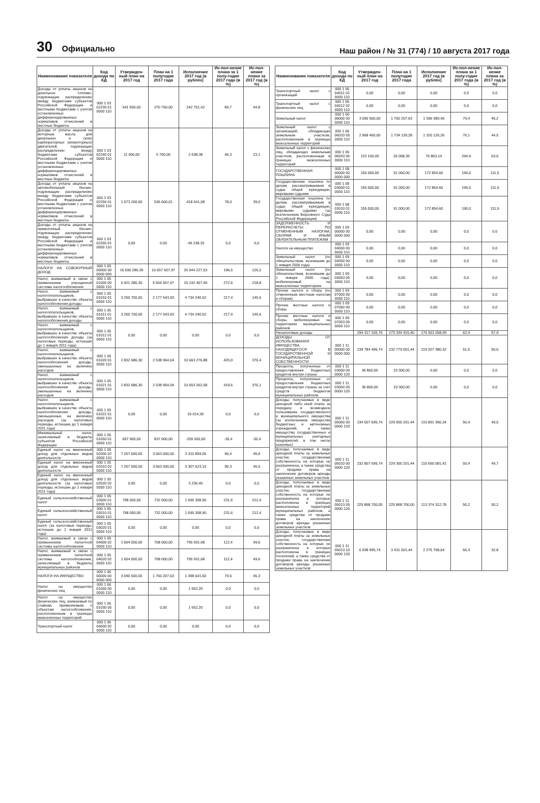30 Официально
Наш район / № 31 (774) / 10 августа 2017 года
| Наименование показателя | Код дохода по КД | Утвержден-ный план на 2017 год | План на 1 полугодие 2017 года | Исполнение 2017 год (в рублях) | Ис-пол-нение плана за 1 полу-годие 2017 года (в %) | Ис-пол-нение плана за 2017 год (в %) |
| --- | --- | --- | --- | --- | --- | --- |
| Доходы от уплаты акцизов на дизельное топливо, подлежащие распределению между бюджетами субъектов Российской Федерации и местными бюджетами с учетом установленных дифференцированных нормативов отчислений в местные бюджеты | 000 1 03 02230 01 0000 110 | 541 500,00 | 270 750,00 | 242 751,42 | 89,7 | 44,8 |
| Доходы от уплаты акцизов на моторные масла для дизельных и (или) карбюраторных (инжекторных) двигателей, подлежащие распределению между бюджетами субъектов Российской Федерации и местными бюджетами с учетом установленных дифференцированных нормативов отчислений в местные бюджеты | 000 1 03 02240 01 0000 110 | 11 400,00 | 5 700,00 | 2 638,38 | 46,3 | 23,1 |
| Доходы от уплаты акцизов на автомобильный бензин, подлежащие распределению между бюджетами субъектов Российской Федерации и местными бюджетами с учетом установленных дифференцированных нормативов отчислений в местные бюджеты | 000 1 03 02250 01 0000 110 | 1 073 200,00 | 536 600,01 | 418 541,08 | 78,0 | 39,0 |
| Доходы от уплаты акцизов на прямогонный бензин, подлежащие распределению между бюджетами субъектов Российской Федерации и местными бюджетами с учетом установленных дифференцированных нормативов отчислений в местные бюджеты | 000 1 03 02260 01 0000 110 | 0,00 | 0,00 | -49 238,25 | 0,0 | 0,0 |
| НАЛОГИ НА СОВОКУПНЫЙ ДОХОД | 000 1 05 00000 00 0000 000 | 16 590 286,30 | 10 657 507,97 | 20 944 227,53 | 196,5 | 126,2 |
| Налог, взимаемый в связи с применением упрощенной системы налогообложения | 000 1 05 01000 00 0000 110 | 6 921 286,30 | 5 554 507,97 | 15 142 467,40 | 272,6 | 218,8 |
| Налог, взимаемый с налогоплательщиков, выбравших в качестве объекта налогообложения доходы | 000 1 05 01010 01 0000 110 | 3 250 700,00 | 2 177 643,93 | 4 734 240,52 | 217,4 | 145,6 |
| Налог, взимаемый с налогоплательщиков, выбравших в качестве объекта налогообложения доходы | 000 1 05 01011 01 0000 110 | 3 250 700,00 | 2 177 643,93 | 4 734 240,52 | 217,4 | 145,6 |
| Налог, взимаемый с налогоплательщиков, выбравших в качестве объекта налогообложения доходы (за налоговые периоды, истекшие до 1 января 2011 года) | 000 1 05 01012 01 0000 110 | 0,00 | 0,00 | 0,00 | 0,0 | 0,0 |
| Налог, взимаемый с налогоплательщиков, выбравших в качестве объекта налогообложения доходы, уменьшенные на величину расходов | 000 1 05 01020 01 0000 110 | 2 832 686,30 | 2 538 964,04 | 10 663 276,88 | 420,0 | 376,4 |
| Налог, взимаемый с налогоплательщиков, выбравших в качестве объекта налогообложения доходы, уменьшенные на величину расходов | 000 1 05 01021 01 0000 110 | 2 832 686,30 | 2 538 964,04 | 10 653 262,58 | 419,6 | 376,1 |
| Налог, взимаемый с налогоплательщиков, выбравших в качестве объекта налогообложения доходы, уменьшенные на величину расходов (за налоговые периоды, истекшие до 1 января 2011 года) | 000 1 05 01022 01 0000 110 | 0,00 | 0,00 | 10 014,30 | 0,0 | 0,0 |
| Минимальный налог, зачисляемый в бюджеты субъектов Российской Федерации | 000 1 05 01050 01 0000 110 | 837 900,00 | 837 900,00 | -255 050,00 | -30,4 | -30,4 |
| Единый налог на вмененный доход для отдельных видов деятельности | 000 1 05 02000 02 0000 110 | 7 267 000,00 | 3 663 000,00 | 3 310 859,55 | 90,4 | 45,6 |
| Единый налог на вмененный доход для отдельных видов деятельности | 000 1 05 02010 02 0000 110 | 7 267 000,00 | 3 663 000,00 | 3 307 623,15 | 90,3 | 45,5 |
| Единый налог на вмененный доход для отдельных видов деятельности (за налоговые периоды, истекшие до 1 января 2011 года) | 000 1 05 02020 02 0000 110 | 0,00 | 0,00 | 3 236,40 | 0,0 | 0,0 |
| Единый сельскохозяйственный налог | 000 1 05 03000 01 0000 110 | 798 000,00 | 732 000,00 | 1 695 308,90 | 231,6 | 212,4 |
| Единый сельскохозяйственный налог | 000 1 05 03010 01 0000 110 | 798 000,00 | 732 000,00 | 1 695 308,90 | 231,6 | 212,4 |
| Единый сельскохозяйственный налог (за налоговые периоды, истекшие до 1 января 2011 года) | 000 1 05 03020 01 0000 110 | 0,00 | 0,00 | 0,00 | 0,0 | 0,0 |
| Налог, взимаемый в связи с применением патентной системы налогообложения | 000 1 05 04000 02 0000 110 | 1 604 000,00 | 708 000,00 | 795 591,68 | 112,4 | 49,6 |
| Налог, взимаемый в связи с применением патентной системы налогообложения, зачисляемый в бюджеты муниципальных районов | 000 1 05 04020 02 0000 110 | 1 604 000,00 | 708 000,00 | 795 591,68 | 112,4 | 49,6 |
| НАЛОГИ НА ИМУЩЕСТВО | 000 1 06 00000 00 0000 000 | 3 090 500,00 | 1 760 207,63 | 1 398 641,60 | 79,5 | 45,3 |
| Налог на имущество физических лиц | 000 1 06 01000 00 0000 110 | 0,00 | 0,00 | 1 652,20 | 0,0 | 0,0 |
| Налог на имущество физических лиц, взимаемый по ставкам, применяемым к объектам налогообложения, расположенным в границах межселенных территорий | 000 1 06 01030 05 0000 110 | 0,00 | 0,00 | 1 652,20 | 0,0 | 0,0 |
| Транспортный налог | 000 1 06 04000 02 0000 110 | 0,00 | 0,00 | 0,00 | 0,0 | 0,0 |
| Наименование показателя | Код дохода по КД | Утвержден-ный план на 2017 год | План на 1 полугодие 2017 года | Исполнение 2017 год (в рублях) | Ис-пол-нение плана за 1 полу-годие 2017 года (в %) | Ис-пол-нение плана за 2017 год (в %) |
| --- | --- | --- | --- | --- | --- | --- |
| Транспортный налог с организаций | 000 1 06 04011 02 0000 110 | 0,00 | 0,00 | 0,00 | 0,0 | 0,0 |
| Транспортный налог с физических лиц | 000 1 06 04012 02 0000 110 | 0,00 | 0,00 | 0,00 | 0,0 | 0,0 |
| Земельный налог | 000 1 06 06000 00 0000 110 | 3 090 500,00 | 1 760 207,63 | 1 396 989,40 | 79,4 | 45,2 |
| Земельный налог с организаций, обладающих земельным участком, расположенным в границах межселенных территорий | 000 1 06 06033 05 0000 110 | 2 968 400,00 | 1 734 139,28 | 1 320 126,26 | 76,1 | 44,5 |
| Земельный налог с физических лиц, обладающих земельным участком, расположенным в границах межселенных территорий | 000 1 06 06043 05 0000 110 | 122 100,00 | 26 068,35 | 76 863,14 | 294,9 | 63,0 |
| ГОСУДАРСТВЕННАЯ ПОШЛИНА | 000 1 08 00000 00 0000 000 | 155 000,00 | 91 000,00 | 172 854,60 | 190,0 | 111,5 |
| Государственная пошлина по делам, рассматриваемым в судах общей юрисдикции, мировыми судьями | 000 1 08 03000 01 0000 110 | 155 000,00 | 91 000,00 | 172 854,60 | 190,0 | 111,5 |
| Государственная пошлина по делам, рассматриваемым в судах общей юрисдикции, мировыми судьями (за исключением Верховного Суда Российской Федерации) | 000 1 08 03010 01 0000 110 | 155 000,00 | 91 000,00 | 172 854,60 | 190,0 | 111,5 |
| ЗАДОЛЖЕННОСТЬ И ПЕРЕРАСЧЕТЫ ПО ОТМЕНЕННЫМ НАЛОГАМ, СБОРАМ И ИНЫМ ОБЯЗАТЕЛЬНЫМ ПЛАТЕЖАМ | 000 1 09 00000 00 0000 000 | 0,00 | 0,00 | 0,00 | 0,0 | 0,0 |
| Налоги на имущество | 000 1 09 04000 00 0000 110 | 0,00 | 0,00 | 0,00 | 0,0 | 0,0 |
| Земельный налог (по обязательствам, возникшим до 1 января 2006 года) | 000 1 09 04050 00 0000 110 | 0,00 | 0,00 | 0,00 | 0,0 | 0,0 |
| Земельный налог (по обязательствам, возникшим до 1 января 2006 года), мобилизуемый на межселенных территориях | 000 1 09 04053 05 0000 110 | 0,00 | 0,00 | 0,00 | 0,0 | 0,0 |
| Прочие налоги и сборы (по отмененным местным налогам и сборам) | 000 1 09 07000 00 0000 110 | 0,00 | 0,00 | 0,00 | 0,0 | 0,0 |
| Прочие местные налоги и сборы | 000 1 09 07050 00 0000 110 | 0,00 | 0,00 | 0,00 | 0,0 | 0,0 |
| Прочие местные налоги и сборы, мобилизуемые на территориях муниципальных районов | 000 1 09 07053 05 0000 110 | 0,00 | 0,00 | 0,00 | 0,0 | 0,0 |
| Неналоговые доходы | | 294 317 165,70 | 273 334 915,40 | 170 501 058,99 | 62,4 | 57,9 |
| ДОХОДЫ ОТ ИСПОЛЬЗОВАНИЯ ИМУЩЕСТВА, НАХОДЯЩЕГОСЯ В ГОСУДАРСТВЕННОЙ И МУНИЦИПАЛЬНОЙ СОБСТВЕННОСТИ | 000 1 11 00000 00 0000 000 | 239 784 495,74 | 232 779 501,44 | 119 927 380,32 | 51,5 | 50,0 |
| Проценты, полученные от предоставления бюджетных кредитов внутри страны | 000 1 11 03000 00 0000 120 | 36 800,00 | 19 300,00 | 0,00 | 0,0 | 0,0 |
| Проценты, полученные от предоставления бюджетных кредитов внутри страны за счет средств бюджетов муниципальных районов | 000 1 11 03050 05 0000 120 | 36 800,00 | 19 300,00 | 0,00 | 0,0 | 0,0 |
| Доходы, получаемые в виде арендной либо иной платы за передачу в возмездное пользование государственного и муниципального имущества (за исключением имущества бюджетных и автономных учреждений, а также имущества государственных и муниципальных унитарных предприятий, в том числе казенных) | 000 1 11 05000 00 0000 120 | 234 007 695,74 | 229 900 201,44 | 115 891 366,34 | 50,4 | 49,5 |
| Доходы, получаемые в виде арендной платы за земельные участки, государственная собственность на которые не разграничена, а также средства от продажи права на заключение договоров аренды указанных земельных участков | 000 1 11 05010 00 0000 120 | 232 807 695,74 | 229 300 201,44 | 115 650 081,42 | 50,4 | 49,7 |
| Доходы, получаемые в виде арендной платы за земельные участки, государственная собственность на которые не разграничена и которые расположены в границах межселенных территорий муниципальных районов, а также средства от продажи права на заключение договоров аренды указанных земельных участков | 000 1 11 05013 05 0000 120 | 225 868 700,00 | 225 868 700,00 | 113 374 312,78 | 50,2 | 50,2 |
| Доходы, получаемые в виде арендной платы за земельные участки, государственная собственность на которые не разграничена и которые расположены в границах поселений, а также средства от продажи права на заключение договоров аренды указанных земельных участков | 000 1 11 05013 10 0000 120 | 6 938 995,74 | 3 431 501,44 | 2 275 768,64 | 66,3 | 32,8 |